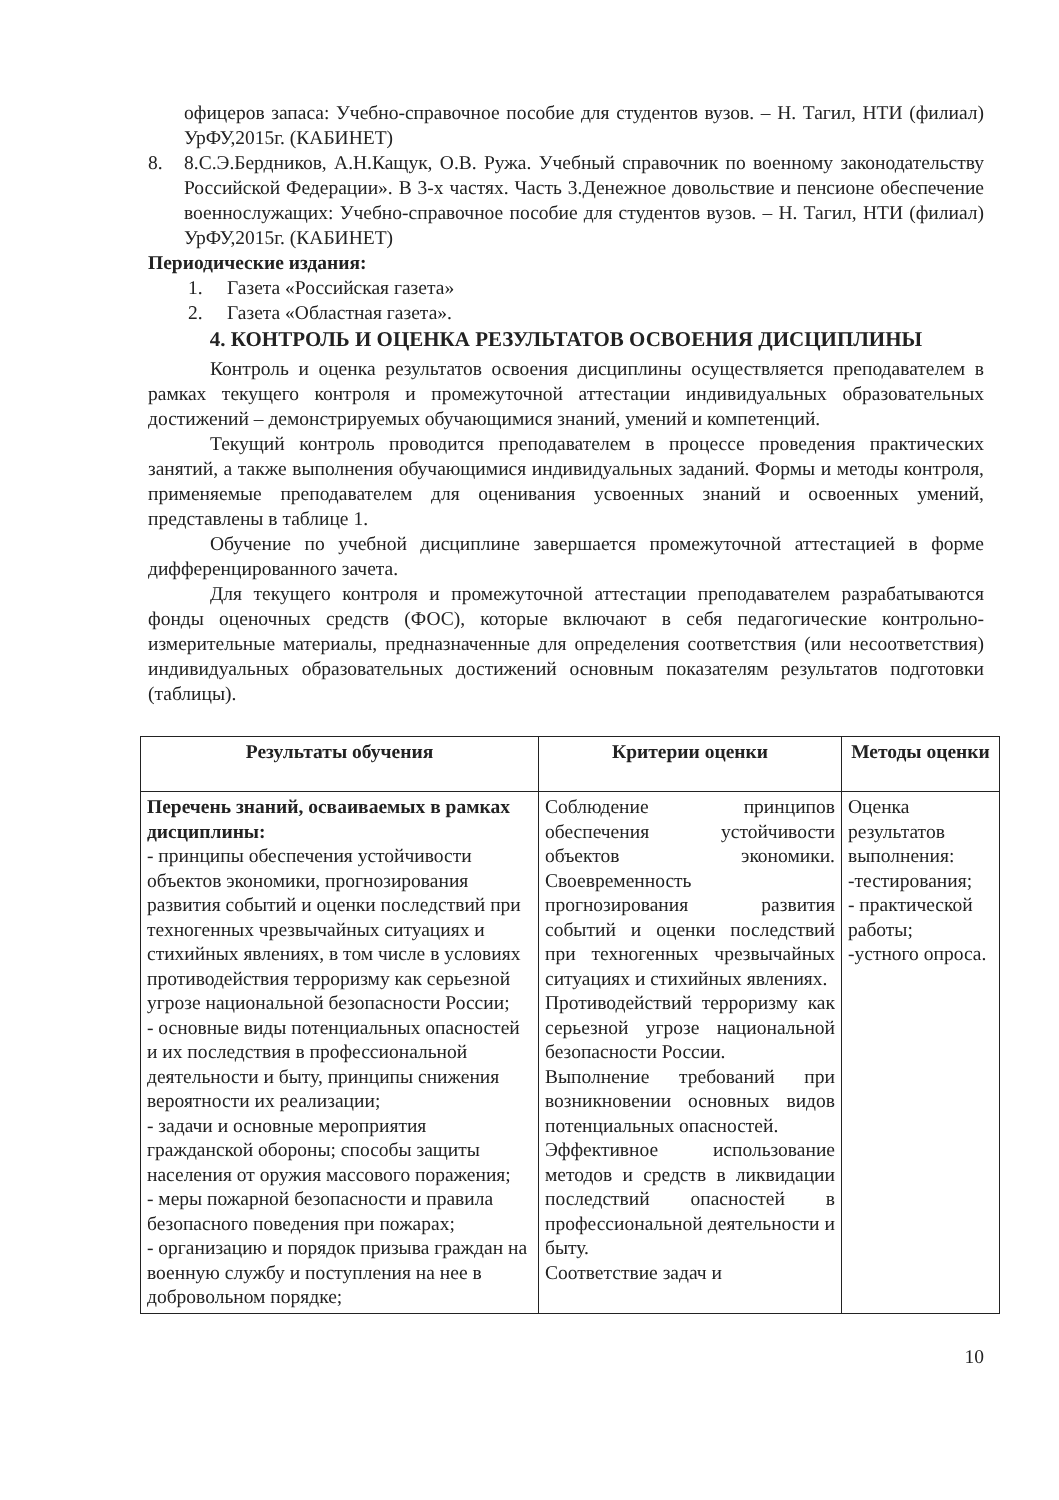офицеров запаса: Учебно-справочное пособие для студентов вузов. – Н. Тагил, НТИ (филиал) УрФУ,2015г. (КАБИНЕТ)
8. 8.С.Э.Бердников, А.Н.Кащук, О.В. Ружа. Учебный справочник по военному законодательству Российской Федерации». В 3-х частях. Часть 3.Денежное довольствие и пенсионе обеспечение военнослужащих: Учебно-справочное пособие для студентов вузов. – Н. Тагил, НТИ (филиал) УрФУ,2015г. (КАБИНЕТ)
Периодические издания:
1. Газета «Российская газета»
2. Газета «Областная газета».
4. КОНТРОЛЬ И ОЦЕНКА РЕЗУЛЬТАТОВ ОСВОЕНИЯ ДИСЦИПЛИНЫ
Контроль и оценка результатов освоения дисциплины осуществляется преподавателем в рамках текущего контроля и промежуточной аттестации индивидуальных образовательных достижений – демонстрируемых обучающимися знаний, умений и компетенций.
Текущий контроль проводится преподавателем в процессе проведения практических занятий, а также выполнения обучающимися индивидуальных заданий. Формы и методы контроля, применяемые преподавателем для оценивания усвоенных знаний и освоенных умений, представлены в таблице 1.
Обучение по учебной дисциплине завершается промежуточной аттестацией в форме дифференцированного зачета.
Для текущего контроля и промежуточной аттестации преподавателем разрабатываются фонды оценочных средств (ФОС), которые включают в себя педагогические контрольно-измерительные материалы, предназначенные для определения соответствия (или несоответствия) индивидуальных образовательных достижений основным показателям результатов подготовки (таблицы).
| Результаты обучения | Критерии оценки | Методы оценки |
| --- | --- | --- |
| Перечень знаний, осваиваемых в рамках дисциплины: - принципы обеспечения устойчивости объектов экономики, прогнозирования развития событий и оценки последствий при техногенных чрезвычайных ситуациях и стихийных явлениях, в том числе в условиях противодействия терроризму как серьезной угрозе национальной безопасности России; - основные виды потенциальных опасностей и их последствия в профессиональной деятельности и быту, принципы снижения вероятности их реализации; - задачи и основные мероприятия гражданской обороны; способы защиты населения от оружия массового поражения; - меры пожарной безопасности и правила безопасного поведения при пожарах; - организацию и порядок призыва граждан на военную службу и поступления на нее в добровольном порядке; | Соблюдение принципов обеспечения устойчивости объектов экономики. Своевременность прогнозирования развития событий и оценки последствий при техногенных чрезвычайных ситуациях и стихийных явлениях. Противодействий терроризму как серьезной угрозе национальной безопасности России. Выполнение требований при возникновении основных видов потенциальных опасностей. Эффективное использование методов и средств в ликвидации последствий опасностей в профессиональной деятельности и быту. Соответствие задач и | Оценка результатов выполнения: -тестирования; - практической работы; -устного опроса. |
10